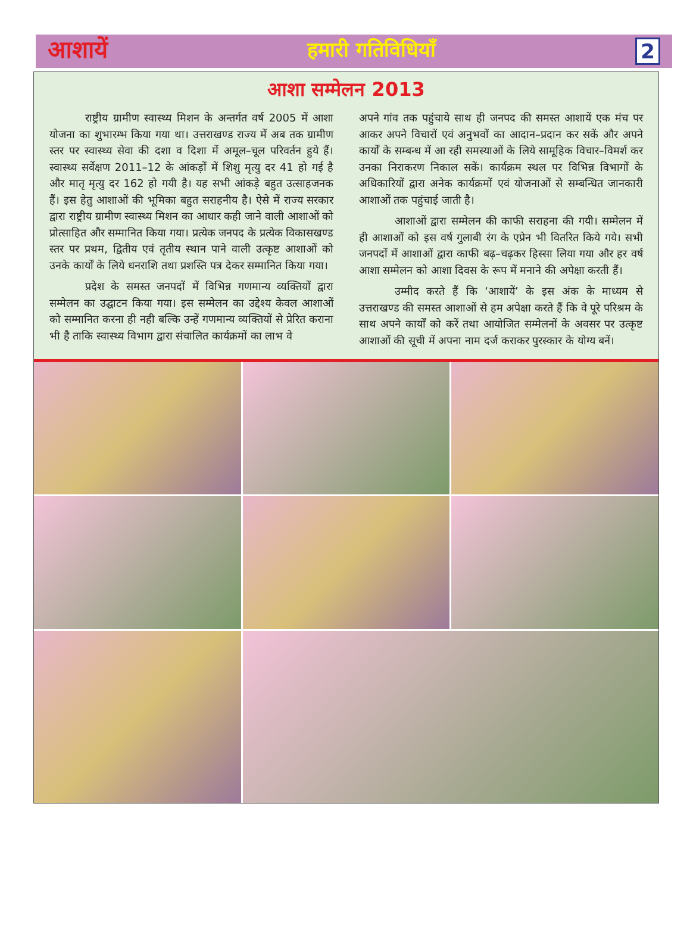आशायें हमारी गतिविधियाँ 2
आशा सम्मेलन 2013
राष्ट्रीय ग्रामीण स्वास्थ्य मिशन के अन्तर्गत वर्ष 2005 में आशा योजना का शुभारम्भ किया गया था। उत्तराखण्ड राज्य में अब तक ग्रामीण स्तर पर स्वास्थ्य सेवा की दशा व दिशा में अमूल–चूल परिवर्तन हुये हैं। स्वास्थ्य सर्वेक्षण 2011–12 के आंकड़ों में शिशु मृत्यु दर 41 हो गई है और मातृ मृत्यु दर 162 हो गयी है। यह सभी आंकड़े बहुत उत्साहजनक हैं। इस हेतु आशाओं की भूमिका बहुत सराहनीय है। ऐसे में राज्य सरकार द्वारा राष्ट्रीय ग्रामीण स्वास्थ्य मिशन का आधार कही जाने वाली आशाओं को प्रोत्साहित और सम्मानित किया गया। प्रत्येक जनपद के प्रत्येक विकासखण्ड स्तर पर प्रथम, द्वितीय एवं तृतीय स्थान पाने वाली उत्कृष्ट आशाओं को उनके कार्यों के लिये धनराशि तथा प्रशस्ति पत्र देकर सम्मानित किया गया।
प्रदेश के समस्त जनपदों में विभिन्न गणमान्य व्यक्तियों द्वारा सम्मेलन का उद्घाटन किया गया। इस सम्मेलन का उद्देश्य केवल आशाओं को सम्मानित करना ही नही बल्कि उन्हें गणमान्य व्यक्तियों से प्रेरित कराना भी है ताकि स्वास्थ्य विभाग द्वारा संचालित कार्यक्रमों का लाभ वे
अपने गांव तक पहुंचाये साथ ही जनपद की समस्त आशायें एक मंच पर आकर अपने विचारों एवं अनुभवों का आदान–प्रदान कर सकें और अपने कार्यों के सम्बन्ध में आ रही समस्याओं के लिये सामूहिक विचार–विमर्श कर उनका निराकरण निकाल सकें। कार्यक्रम स्थल पर विभिन्न विभागों के अधिकारियों द्वारा अनेक कार्यक्रमों एवं योजनाओं से सम्बन्धित जानकारी आशाओं तक पहुंचाई जाती है।
आशाओं द्वारा सम्मेलन की काफी सराहना की गयी। सम्मेलन में ही आशाओं को इस वर्ष गुलाबी रंग के एप्रेन भी वितरित किये गये। सभी जनपदों में आशाओं द्वारा काफी बढ़–चढ़कर हिस्सा लिया गया और हर वर्ष आशा सम्मेलन को आशा दिवस के रूप में मनाने की अपेक्षा करती हैं।
उम्मीद करते हैं कि ‘आशायें’ के इस अंक के माध्यम से उत्तराखण्ड की समस्त आशाओं से हम अपेक्षा करते हैं कि वे पूरे परिश्रम के साथ अपने कार्यों को करें तथा आयोजित सम्मेलनों के अवसर पर उत्कृष्ट आशाओं की सूची में अपना नाम दर्ज कराकर पुरस्कार के योग्य बनें।